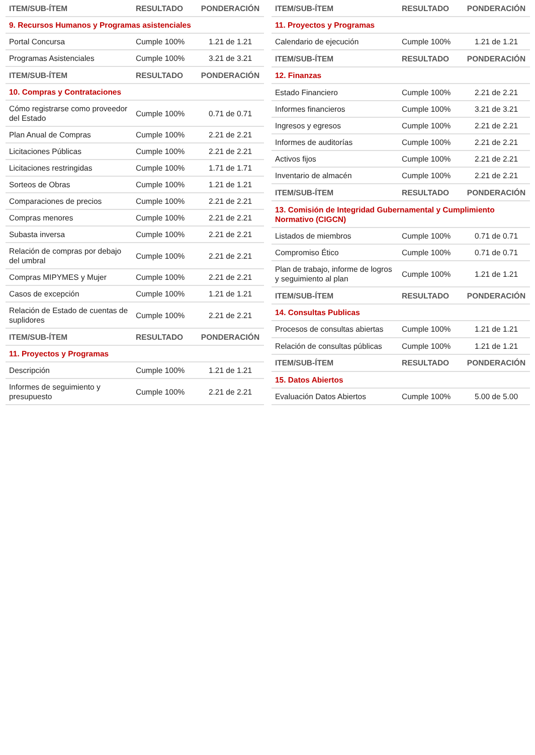| ITEM/SUB-ÍTEM | RESULTADO | PONDERACIÓN |
| --- | --- | --- |
| 9. Recursos Humanos y Programas asistenciales | | |
| Portal Concursa | Cumple 100% | 1.21 de 1.21 |
| Programas Asistenciales | Cumple 100% | 3.21 de 3.21 |
| ITEM/SUB-ÍTEM | RESULTADO | PONDERACIÓN |
| 10. Compras y Contrataciones | | |
| Cómo registrarse como proveedor del Estado | Cumple 100% | 0.71 de 0.71 |
| Plan Anual de Compras | Cumple 100% | 2.21 de 2.21 |
| Licitaciones Públicas | Cumple 100% | 2.21 de 2.21 |
| Licitaciones restringidas | Cumple 100% | 1.71 de 1.71 |
| Sorteos de Obras | Cumple 100% | 1.21 de 1.21 |
| Comparaciones de precios | Cumple 100% | 2.21 de 2.21 |
| Compras menores | Cumple 100% | 2.21 de 2.21 |
| Subasta inversa | Cumple 100% | 2.21 de 2.21 |
| Relación de compras por debajo del umbral | Cumple 100% | 2.21 de 2.21 |
| Compras MIPYMES y Mujer | Cumple 100% | 2.21 de 2.21 |
| Casos de excepción | Cumple 100% | 1.21 de 1.21 |
| Relación de Estado de cuentas de suplidores | Cumple 100% | 2.21 de 2.21 |
| ITEM/SUB-ÍTEM | RESULTADO | PONDERACIÓN |
| 11. Proyectos y Programas | | |
| Descripción | Cumple 100% | 1.21 de 1.21 |
| Informes de seguimiento y presupuesto | Cumple 100% | 2.21 de 2.21 |
| ITEM/SUB-ÍTEM | RESULTADO | PONDERACIÓN |
| --- | --- | --- |
| 11. Proyectos y Programas | | |
| Calendario de ejecución | Cumple 100% | 1.21 de 1.21 |
| ITEM/SUB-ÍTEM | RESULTADO | PONDERACIÓN |
| 12. Finanzas | | |
| Estado Financiero | Cumple 100% | 2.21 de 2.21 |
| Informes financieros | Cumple 100% | 3.21 de 3.21 |
| Ingresos y egresos | Cumple 100% | 2.21 de 2.21 |
| Informes de auditorías | Cumple 100% | 2.21 de 2.21 |
| Activos fijos | Cumple 100% | 2.21 de 2.21 |
| Inventario de almacén | Cumple 100% | 2.21 de 2.21 |
| ITEM/SUB-ÍTEM | RESULTADO | PONDERACIÓN |
| 13. Comisión de Integridad Gubernamental y Cumplimiento Normativo (CIGCN) | | |
| Listados de miembros | Cumple 100% | 0.71 de 0.71 |
| Compromiso Ético | Cumple 100% | 0.71 de 0.71 |
| Plan de trabajo, informe de logros y seguimiento al plan | Cumple 100% | 1.21 de 1.21 |
| ITEM/SUB-ÍTEM | RESULTADO | PONDERACIÓN |
| 14. Consultas Publicas | | |
| Procesos de consultas abiertas | Cumple 100% | 1.21 de 1.21 |
| Relación de consultas públicas | Cumple 100% | 1.21 de 1.21 |
| ITEM/SUB-ÍTEM | RESULTADO | PONDERACIÓN |
| 15. Datos Abiertos | | |
| Evaluación Datos Abiertos | Cumple 100% | 5.00 de 5.00 |